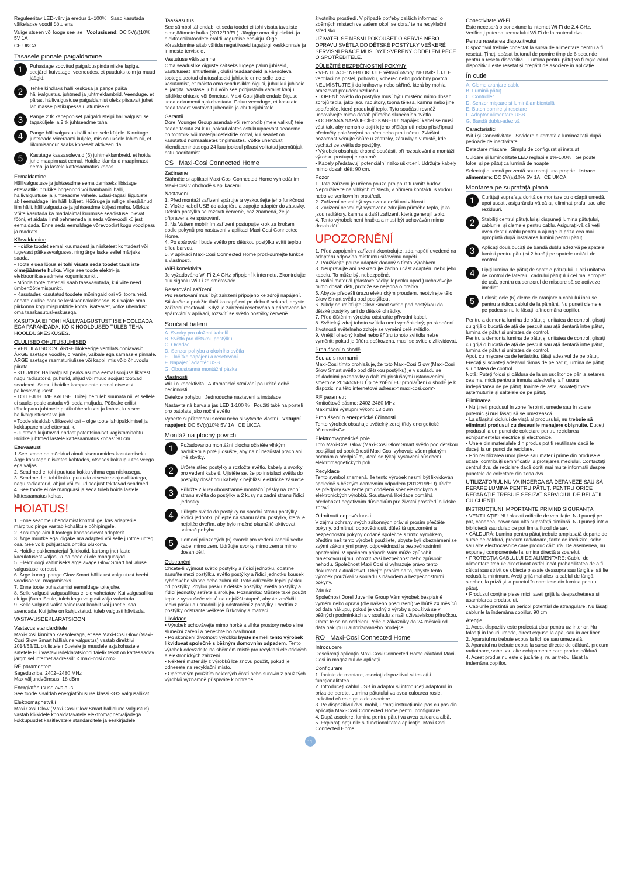Reguleeritav LED-värv ja eredus 1–100% Saab kasutada väikelapse voodil öötulena
Valige stseen või looge see ise Voolusisend: DC 5V(±)10% 5V 1A
CE UKCA
Tasasele pinnale paigaldamine
1
Puhastage soovitud paigalduspinda niiske lapiga, seejärel kuivatage, veendudes, et puuduks tolm ja muud jäägid.
2
Tehke kindlaks hälli keskosa ja pange paika hällivalgustus, juhtmed ja juhtmeklambrid. Veenduge, et pärast hällivalgustuse paigaldamist oleks piisavalt juhet lähimasse pistikupessa ulatumiseks.
3
Pange 2 tk kahepoolset paigaldusteipi hällivalgustuse tagaküljele ja 2 tk juhtseadme taha.
4
Pange hällivalgustus hälli alumisele küljele. Kinnitage juhtseade võreraami küljele, mis on uksele lähim nii, et liikumisandur saaks koheselt aktiveeruda.
5
Kasutage kaasasolevaid (6) juhtmeklambreid, et hoida juhe maapinnast eemal. Hoidke klambrid maapinnast eemal ja lastele kättesaamatus kohas.
Eemaldamine
Hällivalgustuse ja juhtseadme eemaldamiseks libistage ettevaatlikult tükike õngenööri või hambaniiti hälli, hällivalgustuse ja juhtseadme vahele. Edasi-tagasi liigutuste abil eemaldage liim hälli küljest. Hõõruge ja rullige allesjäänud liim hälli, hällivalgustuse ja juhtseadme küljest maha. Märkus! Võite kasutada ka madalaimal kuumuse seadistusel olevat fööni, et aidata liimil pehmeneda ja seda võrevoodi küljest eemaldada. Enne seda eemaldage võrevoodist kogu voodipesu ja madrats.
Kõrvaldamine
• Hoidke toodet eemal kuumadest ja niisketest kohtadest või tugevast päikesevalgusest ning ärge laske sellel märjaks saada.
• Toote eluea lõpus ei tohi visata seda toodet tavaliste olmejäätmete hulka. Viige see toode elektri- ja elektroonikaseadmete kogumispunkti.
• Mõnda toote materjali saab taaskasutada, kui viite need ümbertöötlemispunkti.
• Kasutades kasutatud toodete mõningaid osi või tooraineid, annate olulise panuse keskkonnakaitsesse. Kui vajate oma piirkonna kogumispunktide kohta lisateavet, võtke ühendust oma taaskasutuskeskusega.
KASUTAJA EI TOHI HÄLLIVALGUSTUST ISE HOOLDADA EGA PARANDADA. KÕIK HOOLDUSED TULEB TEHA HOOLDUSKESKUSES.
OLULISED OHUTUSJUHISED
• VENTILATSIOON. ÄRGE blokeerige ventilatsiooniavasid. ÄRGE asetage voodile, diivanile, vaibale ega sarnasele pinnale. ÄRGE asetage raamaturiiulisse või kappi, mis võib õhuvoolu piirata.
• KUUMUS: Hällivalgusti peaks asuma eemal soojusallikatest, nagu radiaatorid, puhurid, ahjud või muud soojust tootvad seadmed. Samuti hoidke komponente eemal otsesest päikesevalgusest.
• TOITEJUHTME KAITSE: Toitejuhe tuleb suunata nii, et sellele ei saaks peale astuda või seda muljuda. Pöörake erilist tähelepanu juhtmele pistikuühenduses ja kohas, kus see hällivalgustusest väljub.
• Toode sisaldab väikeseid osi – olge toote lahtipakkimisel ja kokkupanemisel ettevaatlik.
• Juhtmed kujutavad endast potentsiaalset kägistamisohtu. Hoidke juhtmed lastele kättesaamatus kohas: 90 cm.
Ettevaatust!
1.See seade on mõeldud ainult siseruumides kasutamiseks. Ärge kasutage niisketes kohtades, otseses kokkupuutes veega ega väljas.
2. Seadmed ei tohi puutuda kokku vihma ega niiskusega.
3. Seadmeid ei tohi kokku puutuda otseste soojusallikatega, nagu radiaatorid, ahjud või muud soojust tekitavad seadmed.
4. See toode ei ole mänguasi ja seda tuleb hoida lastele kättesaamatus kohas.
HOIATUS!
1. Enne seadme ühendamist kontrollige, kas adapterile märgitud pinge vastab kohalikule põhipingele.
2. Kasutage ainult tootega kaasasolevat adapterit.
3. Ärge muutke ega lõigake ära adapteri või selle juhtme ühtegi osa. See võib põhjustada ohtliku olukorra.
4. Hoidke pakkematerjal (kilekotid, kartong jne) laste käeulatusest väljas, kuna need ei ole mänguasjad.
5. Elektrilöögi vältimiseks ärge avage Glow Smart hällialuse valgustuse korpust.
6. Ärge kunagi pange Glow Smart hällialust valgustust beebi voodisse või magamiseks.
7. Enne toote puhastamist eemaldage toitejuhe.
8. Selle valgusti valgusallikas ei ole vahetatav. Kui valgusallika eluiga jõuab lõpule, tuleb kogu valgusti välja vahetada.
9. Selle valgusti välist painduvat kaablit või juhet ei saa asendada. Kui juhe on kahjustatud, tuleb valgusti hävitada.
VASTAVUSDEKLARATSIOON
Vastavus standarditele
Maxi-Cosi kinnitab käesolevaga, et see Maxi-Cosi Glow (Maxi-Cosi Glow Smart hällialune valgustus) vastab direktiivi 2014/53/EL olulistele nõuetele ja muudele asjakohastele sätetele.ELi vastavusdeklaratsiooni täielik tekst on kättesaadav järgmisel internetiaadressil: < maxi-cosi.com>
RF-parameeter:
Sagedusriba: 2402–2480 MHz
Max väljundvõimsus: 18 dBm
Energiatõhususe avaldus
See toode sisaldab energiatõhususe klassi <G> valgusallikat
Elektromagnetväli
Maxi-Cosi Glow (Maxi-Cosi Glow Smart hällialune valgustus) vastab kõikidele kohaldatavatele elektromagnetväljadega kokkupuudet käsitlevatele standarditele ja eeskirjadele.
Taaskasutus
See sümbol tähendab, et seda toodet ei tohi visata tavaliste olmejäätmete hulka (2012/19/EL). Järgige oma riigi elektri- ja elektroonikatoodete eraldi kogumise eeskirju. Õige kõrvaldamine aitab vältida negatiivseid tagajärgi keskkonnale ja inimeste tervisele.
Vastutuse välistamine
Oma seaduslike õiguste kaitseks lugege palun juhiseid, vastutusest lahtiütlemisi, olulisi teadaandeid ja käesoleva tootega seotud ohutusalaseid juhiseid enne selle toote kasutamist, et mõista oma seaduslikke õigusi, juhul kui juhiseid ei järgita. Vastasel juhul võib see põhjustada varalist kahju, isiklikke ohtusid või õnnetusi. Maxi-Cosi jätab endale õiguse seda dokumenti ajakohastada. Palun veenduge, et kasutate seda toodet vastavalt juhendile ja ohutusjuhistele.
Garantii
Dorel Younger Group asendab või remondib (meie valikul) teie seade tasuta 24 kuu jooksul alates ostukuupäevast seademe on tootmis- või materjalidefektide korral, kui seadet on kasutatud normaalsetes tingimustes. Võtke ühendust klienditeenindusega 24 kuu jooksul pärast volitatud jaemüüjalt ostu sooritamist.
CS Maxi-Cosi Connected Home
Začínáme
Stáhněte si aplikaci Maxi-Cosi Connected Home vyhledáním Maxi-Cosi v obchodě s aplikacemi.
Nastavení
1. Před montáží zařízení spárujte a vyzkoušejte jeho funkčnost
2. Vložte kabel USB do adaptéru a zapojte adaptér do zásuvky. Dětská postýlka se rozsvítí červeně, což znamená, že je připravena ke spárování.
3. Na Vašem mobilním zařízení postupujte krok za krokem podle pokynů pro nastavení v aplikaci Maxi-Cosi Connected Home.
4. Po spárování bude světlo pro dětskou postýlku svítit teplou bílou barvou.
5. V aplikaci Maxi-Cosi Connected Home prozkoumejte funkce a vlastnosti.
WiFi konektivita
Je vyžadováno Wi-Fi 2,4 GHz připojení k internetu. Zkontrolujte sílu signálu Wi-Fi ze směrovače.
Resetování zařízení
Pro resetování musí být zařízení připojeno ke zdroji napájení. Stiskněte a podržte tlačítko napájení po dobu 6 sekund, abyste zařízení resetovali. Když je zařízení resetováno a připraveno ke spárování v aplikaci, rozsvítí se světlo postýlky červeně.
Součást balení
A. Svorky pro uložení kabelů
B. Světlo pro dětskou postýlku
C. Ovladač
D. Senzor pohybu a okolního světla
E. Tlačítko napájení a resetování
F. Napájecí adaptér USB
G. Oboustranná montážní páska
Vlastnosti
WiFi a konektivita Automatické stmívání po určité době nečinnosti
Detekce pohybu Jednoduché nastavení a instalace
Nastavitelná barva a jas LED 1-100 % Použití také na posteli pro batolata jako noční světlo
Vyberte si přítomnou scénu nebo si vytvořte vlastní Vstupní napájení: DC 5V(±)10% 5V 1A CE UKCA
Montáž na plochý povrch
1
Požadovanou montážní plochu očistěte vlhkým hadříkem a poté ji osušte, aby na ní nezůstal prach ani jiné zbytky.
2
Určete střed postýlky a rozložte světlo, kabely a svorky pro vedení kabelů. Ujistěte se, že po instalaci světla do postýlky dosáhnou kabely k nejbližší elektrické zásuvce.
3
Přiložte 2 kusy oboustranné montážní pásky na zadní stranu světla do postýlky a 2 kusy na zadní stranu řídící jednotky.
4
Přilepte světlo do postýlky na spodní stranu postýlky. Řídicí jednotku přilepte na stranu rámu postýlky, která je nejblíže dveřím, aby bylo možné okamžitě aktivovat snímač pohybu.
5
Pomocí přiložených (6) svorek pro vedení kabelů veďte kabel mimo zem. Udržujte svorky mimo zem a mimo dosah dětí.
Odstranění
Chcete-li vyjmout světlo postýlky a řídicí jednotku, opatrně zasuňte mezi postýlku, světlo postýlky a řídicí jednotku kousek rybářského vlasce nebo zubní nit. Poté odřízněte lepicí pásku od postýlky. Zbylou pásku z dětské postýlky, světla postýlky a řídicí jednotky setřete a srolujte. Poznámka: Můžete také použít teplo z vysoušeče vlasů na nejnižší stupeň, abyste změkčili lepicí pásku a usnadnili její odstranění z postýlky. Předtím z postýlky odstraňte veškeré lůžkoviny a matraci.
Likvidace
• Výrobek uchovávejte mimo horké a vlhké prostory nebo silné sluneční záření a nenechte ho navlhnout.
• Po skončení životnosti výrobku byste neměli tento výrobek likvidovat společně s běžným domovním odpadem. Tento výrobek odevzdejte na sběrném místě pro recyklaci elektrických a elektronických zařízení.
• Některé materiály z výrobků lze znovu použít, pokud je odnesete na recyklační místo.
• Opětovným použitím některých částí nebo surovin z použitých výrobků významně přispíváte k ochraně
životního prostředí. V případě potřeby dalších informací o sběrných místech ve vašem okolí se obrať te na recyklační středisko.
UŽIVATEL SE NESMÍ POKOUŠET O SERVIS NEBO OPRAVU SVĚTLA DO DĚTSKÉ POSTÝLKY VEŠKERÉ SERVISNÍ PRÁCE MUSÍ BÝT SVĚŘENY ODDĚLENÍ PÉČE O SPOTŘEBITELE.
DŮLEŽITÉ BEZPEČNOSTNÍ POKYNY
• VENTILACE: NEBLOKUJTE větrací otvory. NEUMÍSŤUJTE ventilaci na postel, pohovku, koberec nebo podobný povrch. NEUMÍSŤUJTE ji do knihovny nebo skříně, která by mohla omezovat proudění vzduchu.
• TOPENÍ: Světlo do postýlky musí být umístěno mimo dosah zdrojů tepla, jako jsou radiátory, topná tělesa, kamna nebo jiné spotřebiče, které produkují teplo. Tyto součásti rovněž uchovávejte mimo dosah přímého slunečního světla.
• OCHRANA NAPÁJECÍHO KABELU: Napájecí kabel se musí vést tak, aby nemohlo dojít k jeho přišlápnutí nebo přiskřípnutí předměty položenými na něm nebo proti němu. Zvláštní pozornost věnujte šňůře u zástrčky, zásuvky a v místě, kde vychází ze světla do postýlky.
• Výrobek obsahuje drobné součásti, při rozbalování a montáži výrobku postupujte opatrně.
• Kabely představují potenciální riziko uškrcení. Udržujte kabely mimo dosah dětí: 90 cm.
Pozor
1. Toto zařízení je určeno pouze pro použití uvnitř budov. Nepoužívejte na vlhkých místech, v přímém kontaktu s vodou nebo ve venkovním prostředí.
2. Zařízení nesmí být vystavena dešti ani vlhkosti.
3. Zařízení nesmí být vystaveno zdrojům přímého tepla, jako jsou radiátory, kamna a další zařízení, která generují teplo.
4. Tento výrobek není hračka a musí být uchováván mimo dosah dětí.
UPOZORNĚNÍ
1. Před zapojením zařízení zkontrolujte, zda napětí uvedené na adaptéru odpovídá místnímu síťovému napětí.
2. Používejte pouze adaptér dodaný s tímto výrobkem.
3. Neupravujte ani nezkracujte žádnou část adaptéru nebo jeho kabelu. To může být nebezpečné.
4. Balicí materiál (plastové sáčky, lepenku apod.) uchovávejte mimo dosah dětí, protože se nejedná o hračky.
5. Abyste předešli úrazu elektrickým proudem, neotvírejte tělo Glow Smart světla pod postýlkou.
6. Nikdy neumísťujte Glow Smart světlo pod postýlkou do dětské postýlky ani do dětské ohrádky.
7. Před čištěním výrobku odstraňte přívodní kabel.
8. Světelný zdroj tohoto svítidla není vyměnitelný; po skončení životnosti světelného zdroje se vymění celé svítidlo.
9. Vnější ohebný kabel nebo šňůru tohoto svítidla nelze vyměnit; pokud je šňůra poškozena, musí se svítidlo zlikvidovat.
Prohlášení o shodě
Soulad s normami
Maxi-Cosi tímto prohlašuje, že toto Maxi-Cosi Glow (Maxi-Cosi Glow Smart světlo pod dětskou postýlku) je v souladu se základními požadavky a dalšími příslušnými ustanoveními směrnice 2014/53/EU.Úplné znĚní EU prohláÕení o shodĚ je k dispozici na této internetové adrese:< maxi-cosi.com>
RF parametr:
Kmitočtové pásmo: 2402-2480 MHz
Maximální výstupní výkon: 18 dBm
Prohlášení o energetické účinnosti
Tento výrobek obsahuje světelný zdroj třídy energetické účinnosti<G>.
Elektromagnetické pole
Toto Maxi-Cosi Glow (Maxi-Cosi Glow Smart světlo pod dětskou postýlku) od společnosti Maxi Cosi vyhovuje všem platným normám a předpisům, které se týkají vystavení působení elektromagnetických polí.
Recyklace
Tento symbol znamená, že tento výrobek nesmí být likvidován společně s běžným domovním odpadem (2012/19/EU). Řiďte se předpisy své země pro oddělený sběr elektrických a elektronických výrobků. Soustavná likvidace pomáhá předcházet negativním důsledkům pro životní prostředí a lidské zdraví.
Odmítnutí odpovědnosti
V zájmu ochrany svých zákonných práv si prosím přečtěte pokyny, odmítnutí odpovědnosti, důležitá upozornění a bezpečnostní pokyny dodané společně s tímto výrobkem, předtím než tento výrobek použijete, abyste byli obeznámeni se svými zákonnými právy, odpovědností a bezpečnostními opatřeními. V opačném případě Vám může způsobit majetkovou újmu, ohrozit Vaši bezpečnost nebo způsobit nehodu. Společnost Maxi Cosi si vyhrazuje právo tento dokument aktualizovat. Dbejte prosím na to, abyste tento výrobek používali v souladu s návodem a bezpečnostními pokyny.
Záruka
Společnost Dorel Juvenile Group Vám výrobek bezplatně vymění nebo opraví (dle našeho posouzení) ve lhůtě 24 měsíců od data nákupu, pokud je vadný z výroby a používá se v běžných podmínkách a v souladu s naší uživatelskou příručkou. Obrať te se na oddělení Péče o zákazníky do 24 měsíců od data nákupu u autorizovaného prodejce.
RO Maxi-Cosi Connected Home
Introducere
Descărcați aplicația Maxi-Cosi Connected Home căutând Maxi-Cosi în magazinul de aplicații.
Configurare
1. Înainte de montare, asociați dispozitivul și testați-i funcționalitatea.
2. Introduceți cablul USB în adaptor și introduceți adaptorul în priza de perete. Lumina pătuțului va avea culoarea roșie, indicând că este gata de asociere.
3. Pe dispozitivul dvs. mobil, urmați instrucțiunile pas cu pas din aplicația Maxi-Cosi Connected Home pentru configurare.
4. După asociere, lumina pentru pătuț va avea culoarea albă.
5. Explorați opțiunile și funcționalitatea aplicației Maxi-Cosi Connected Home.
Conectivitate Wi-Fi
Este necesară o conexiune la internet Wi-Fi de 2.4 GHz.
Verificați puterea semnalului Wi-Fi de la routerul dvs.
Pentru resetarea dispozitivului
Dispozitivul trebuie conectat la sursa de alimentare pentru a fi resetat. Țineți apăsat butonul de pornire timp de 6 secunde pentru a reseta dispozitivul. Lumina pentru pătuț va fi roșie când dispozitivul este resetat și pregătit de asociere în aplicație.
În cutie
A. Cleme aranjare cablu
B. Lumină pătuț
C. Controller
D. Senzor mișcare și lumină ambientală
E. Buton pornire și resetare
F. Adaptor alimentare USB
G. Bandă dublu-adezivă
Caracteristici
WiFi și Conectivitate Scădere automată a luminozității după perioade de inactivitate
Detectare mișcare Simplu de configurat și instalat
Culoare și luminozitate LED reglabile 1%-100% Se poate folosi și pe pătuț ca lumină de noapte
Selectați o scenă prezentă sau creați una proprie Intrare alimentare: DC 5V(±)10% 5V 1A CE UKCA
Montarea pe suprafață plană
1
Curățați suprafața dorită de montare cu o cârpă umedă, apoi uscați, asigurându-vă că ați eliminat praful sau alte reziduuri.
2
Stabiliți centrul pătuțului și dispuneți lumina pătuțului, cablurile, și clemele pentru cablu. Asigurați-vă că veți avea destul cablu pentru a ajunge la priza cea mai apropiată după instalarea luminii pentru pătuț.
3
Aplicați două bucăți de bandă dublu adezivă pe spatele luminii pentru pătuț și 2 bucăți pe spatele unității de control.
4
Lipiți lumina de pătuț de spatele pătuțului. Lipiți unitatea de control de lateralul cadrului pătuțului cel mai apropiat de ușă, pentru ca senzorul de mișcare să se activeze imediat.
5
Folosiți cele (6) cleme de aranjare a cablului incluse pentru a ridica cablul de la pământ. Nu puneți clemele pe podea și nu le lăsați la îndemâna copiilor.
Pentru a demonta lumina de pătuț și unitatea de control, glisați cu grijă o bucată de ață de pescuit sau ață dentară între pătuț, lumina de pătuț și unitatea de control.
Pentru a demonta lumina de pătuț și unitatea de control, glisați cu grijă o bucată de ață de pescuit sau ață dentară între pătuț, lumina de pătuț și unitatea de control.
Apoi, cu mișcare ca de ferăstrău, tăiați adezivul de pe pătuț. Frecați și scoateți adezivul rămas de pe pătuț, lumina de pătuț și unitatea de control.
Notă: Puteți folosi și căldura de la un uscător de păr la setarea cea mai mică pentru a înmuia adezivul și a îi ușura îndepărtarea de pe pătuț. Înainte de asta, scoateți toate așternuturile și saltelele de pe pătuț.
Eliminarea
• Nu țineți produsul în zone fierbinți, umede sau în soare puternic și nu-l lăsați să se umezească.
• La sfârșitul ciclului de viață al produsului, nu trebuie să eliminați produsul cu deșeurile menajere obișnuite. Duceți produsul la un punct de colectare pentru reciclarea echipamentelor electrice și electronice.
• Unele din materialele din produs pot fi reutilizate dacă le duceți la un punct de reciclare.
• Prin reutilizarea unor piese sau materii prime din produsele uzate, contribuiți semnificativ la protejarea mediului. Contactați centrul dvs. de reciclare dacă doriți mai multe informații despre punctele de colectare din zona dvs.
UTILIZATORUL NU VA ÎNCERCA SĂ DEPANEZE SAU SĂ REPARE LUMINA PENTRU PĂTUȚ. PENTRU ORICE REPARAȚIE TREBUIE SESIZAT SERVICIUL DE RELAȚII CU CLIENȚII.
INSTRUCȚIUNI IMPORTANTE PRIVIND SIGURANȚA
• VENTILAȚIE: NU blocați orificiile de ventilație. NU puneți pe pat, canapea, covor sau altă suprafață similară. NU puneți într-o bibliotecă sau dulap ce pot limita fluxul de aer.
• CĂLDURĂ: Lumina pentru pătuț trebuie amplasată departe de surse de căldură, precum radiatoare, fante de încălzire, sobe sau alte electrocasnice care produc căldură. De asemenea, nu expuneți componentele la lumina directă a soarelui.
• PROTECȚIA CABLULUI DE ALIMENTARE: Cablul de alimentare trebuie direcționat astfel încât probabilitatea de a fi călcat sau strivit de obiecte plasate deasupra sau lângă el să fie redusă la minimum. Aveți grijă mai ales la cablul de lângă ștecher, la priză și la punctul în care iese din lumina pentru pătuț.
• Produsul conține piese mici, aveți grijă la despachetarea și asamblarea produsului.
• Cablurile prezintă un pericol potențial de strangulare. Nu lăsați cablurile la îndemâna copiilor. 90 cm.
Atenție
1. Acest dispozitiv este proiectat doar pentru uz interior. Nu folosiți în locuri umede, direct expuse la apă, sau în aer liber.
2. Aparatul nu trebuie expus la lichide sau umezeală.
3. Aparatul nu trebuie expus la surse directe de căldură, precum radiatoare, sobe sau alte echipamente care produc căldură.
4. Acest produs nu este o jucărie și nu ar trebui lăsat la îndemâna copiilor.
11